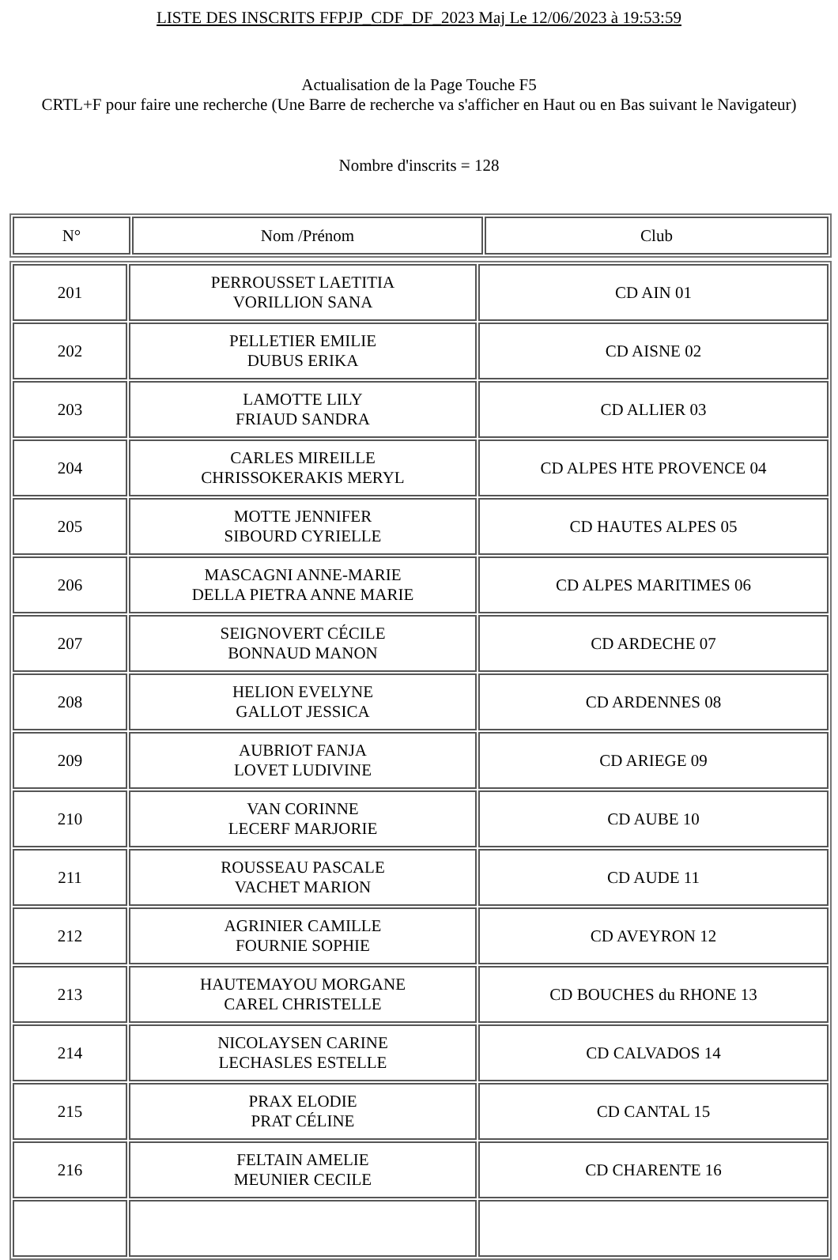LISTE DES INSCRITS FFPJP_CDF_DF_2023 Maj Le 12/06/2023 à 19:53:59
Actualisation de la Page Touche F5
CRTL+F pour faire une recherche (Une Barre de recherche va s'afficher en Haut ou en Bas suivant le Navigateur)
Nombre d'inscrits = 128
| N° | Nom /Prénom | Club |
| --- | --- | --- |
| 201 | PERROUSSET LAETITIA VORILLION SANA | CD AIN 01 |
| 202 | PELLETIER EMILIE DUBUS ERIKA | CD AISNE 02 |
| 203 | LAMOTTE LILY FRIAUD SANDRA | CD ALLIER 03 |
| 204 | CARLES MIREILLE CHRISSOKERAKIS MERYL | CD ALPES HTE PROVENCE 04 |
| 205 | MOTTE JENNIFER SIBOURD CYRIELLE | CD HAUTES ALPES 05 |
| 206 | MASCAGNI ANNE-MARIE DELLA PIETRA ANNE MARIE | CD ALPES MARITIMES 06 |
| 207 | SEIGNOVERT CÉCILE BONNAUD MANON | CD ARDECHE 07 |
| 208 | HELION EVELYNE GALLOT JESSICA | CD ARDENNES 08 |
| 209 | AUBRIOT FANJA LOVET LUDIVINE | CD ARIEGE 09 |
| 210 | VAN CORINNE LECERF MARJORIE | CD AUBE 10 |
| 211 | ROUSSEAU PASCALE VACHET MARION | CD AUDE 11 |
| 212 | AGRINIER CAMILLE FOURNIE SOPHIE | CD AVEYRON 12 |
| 213 | HAUTEMAYOU MORGANE CAREL CHRISTELLE | CD BOUCHES du RHONE 13 |
| 214 | NICOLAYSEN CARINE LECHASLES ESTELLE | CD CALVADOS 14 |
| 215 | PRAX ELODIE PRAT CÉLINE | CD CANTAL 15 |
| 216 | FELTAIN AMELIE MEUNIER CECILE | CD CHARENTE 16 |